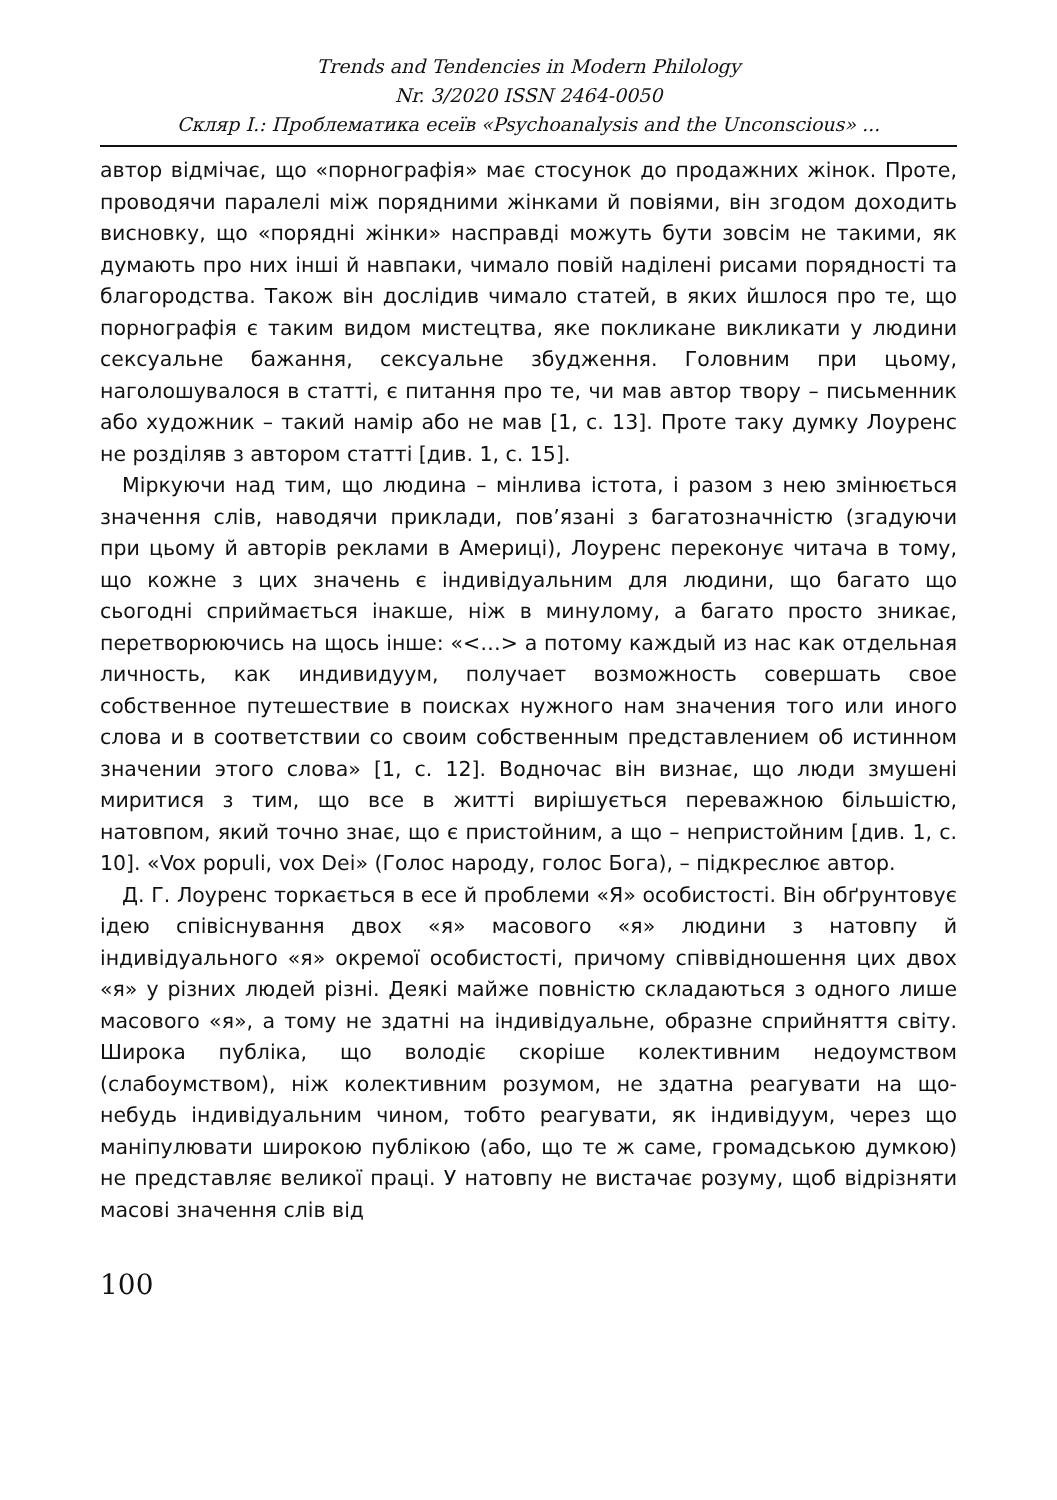Trends and Tendencies in Modern Philology
Nr. 3/2020 ISSN 2464-0050
Скляр І.: Проблематика есеїв «Psychoanalysis and the Unconscious» ...
автор відмічає, що «порнографія» має стосунок до продажних жінок. Проте, проводячи паралелі між порядними жінками й повіями, він згодом доходить висновку, що «порядні жінки» насправді можуть бути зовсім не такими, як думають про них інші й навпаки, чимало повій наділені рисами порядності та благородства. Також він дослідив чимало статей, в яких йшлося про те, що порнографія є таким видом мистецтва, яке покликане викликати у людини сексуальне бажання, сексуальне збудження. Головним при цьому, наголошувалося в статті, є питання про те, чи мав автор твору – письменник або художник – такий намір або не мав [1, с. 13]. Проте таку думку Лоуренс не розділяв з автором статті [див. 1, с. 15].
Міркуючи над тим, що людина – мінлива істота, і разом з нею змінюється значення слів, наводячи приклади, пов’язані з багатозначністю (згадуючи при цьому й авторів реклами в Америці), Лоуренс переконує читача в тому, що кожне з цих значень є індивідуальним для людини, що багато що сьогодні сприймається інакше, ніж в минулому, а багато просто зникає, перетворюючись на щось інше: «<…> а потому каждый из нас как отдельная личность, как индивидуум, получает возможность совершать свое собственное путешествие в поисках нужного нам значения того или иного слова и в соответствии со своим собственным представлением об истинном значении этого слова» [1, с. 12]. Водночас він визнає, що люди змушені миритися з тим, що все в житті вирішується переважною більшістю, натовпом, який точно знає, що є пристойним, а що – непристойним [див. 1, с. 10]. «Vox populi, vox Dei» (Голос народу, голос Бога), – підкреслює автор.
Д. Г. Лоуренс торкається в есе й проблеми «Я» особистості. Він обґрунтовує ідею співіснування двох «я» масового «я» людини з натовпу й індивідуального «я» окремої особистості, причому співвідношення цих двох «я» у різних людей різні. Деякі майже повністю складаються з одного лише масового «я», а тому не здатні на індивідуальне, образне сприйняття світу. Широка публіка, що володіє скоріше колективним недоумством (слабоумством), ніж колективним розумом, не здатна реагувати на що-небудь індивідуальним чином, тобто реагувати, як індивідуум, через що маніпулювати широкою публікою (або, що те ж саме, громадською думкою) не представляє великої праці. У натовпу не вистачає розуму, щоб відрізняти масові значення слів від
100